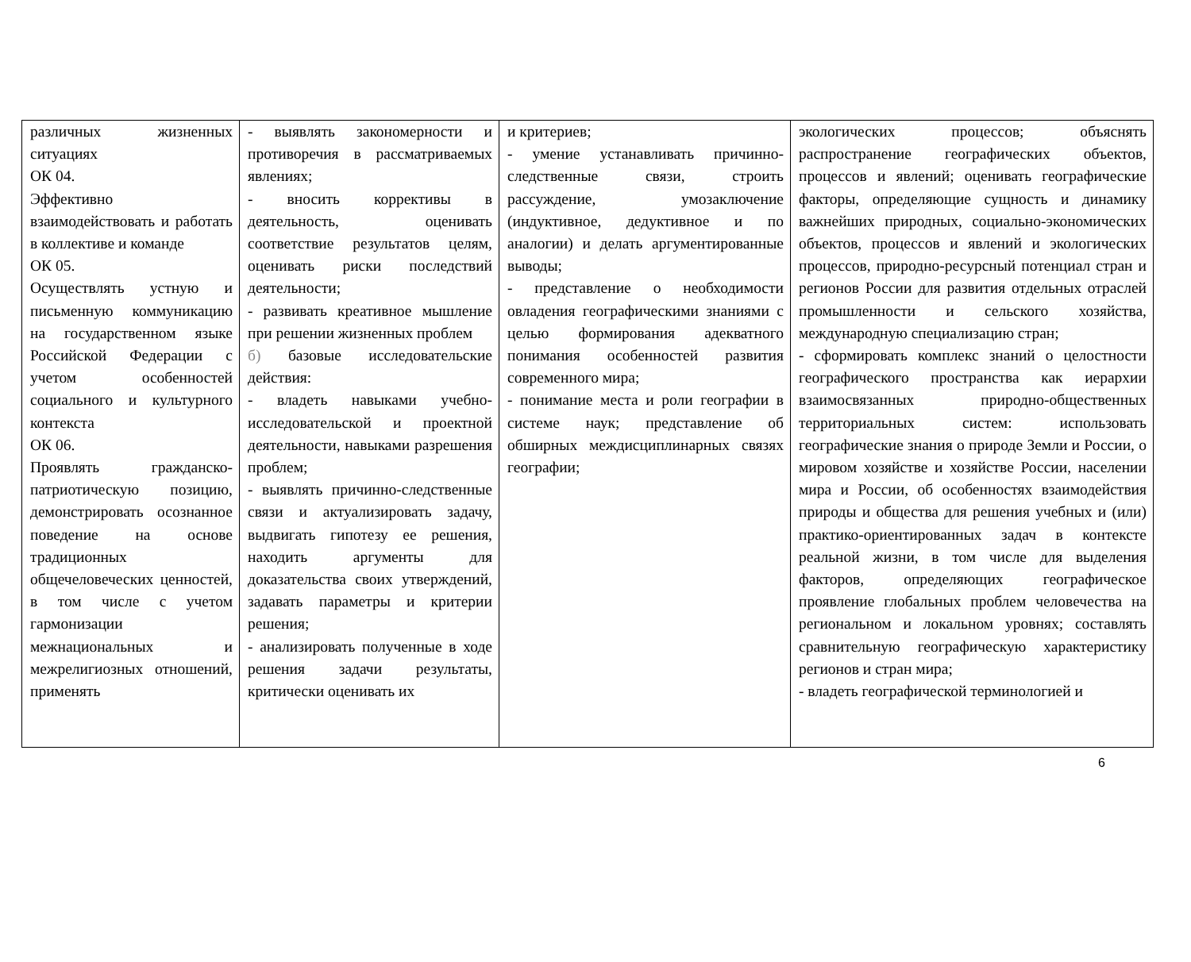| различных жизненных ситуациях ОК 04. Эффективно взаимодействовать и работать в коллективе и команде ОК 05. Осуществлять устную и письменную коммуникацию на государственном языке Российской Федерации с учетом особенностей социального и культурного контекста ОК 06. Проявлять гражданско-патриотическую позицию, демонстрировать осознанное поведение на основе традиционных общечеловеческих ценностей, в том числе с учетом гармонизации межнациональных и межрелигиозных отношений, применять | - выявлять закономерности и противоречия в рассматриваемых явлениях; - вносить коррективы в деятельность, оценивать соответствие результатов целям, оценивать риски последствий деятельности; - развивать креативное мышление при решении жизненных проблем б) базовые исследовательские действия: - владеть навыками учебно-исследовательской и проектной деятельности, навыками разрешения проблем; - выявлять причинно-следственные связи и актуализировать задачу, выдвигать гипотезу ее решения, находить аргументы для доказательства своих утверждений, задавать параметры и критерии решения; - анализировать полученные в ходе решения задачи результаты, критически оценивать их | и критериев; - умение устанавливать причинно-следственные связи, строить рассуждение, умозаключение (индуктивное, дедуктивное и по аналогии) и делать аргументированные выводы; - представление о необходимости овладения географическими знаниями с целью формирования адекватного понимания особенностей развития современного мира; - понимание места и роли географии в системе наук; представление об обширных междисциплинарных связях географии; | экологических процессов; объяснять распространение географических объектов, процессов и явлений; оценивать географические факторы, определяющие сущность и динамику важнейших природных, социально-экономических объектов, процессов и явлений и экологических процессов, природно-ресурсный потенциал стран и регионов России для развития отдельных отраслей промышленности и сельского хозяйства, международную специализацию стран; - сформировать комплекс знаний о целостности географического пространства как иерархии взаимосвязанных природно-общественных территориальных систем: использовать географические знания о природе Земли и России, о мировом хозяйстве и хозяйстве России, населении мира и России, об особенностях взаимодействия природы и общества для решения учебных и (или) практико-ориентированных задач в контексте реальной жизни, в том числе для выделения факторов, определяющих географическое проявление глобальных проблем человечества на региональном и локальном уровнях; составлять сравнительную географическую характеристику регионов и стран мира; - владеть географической терминологией и |
6